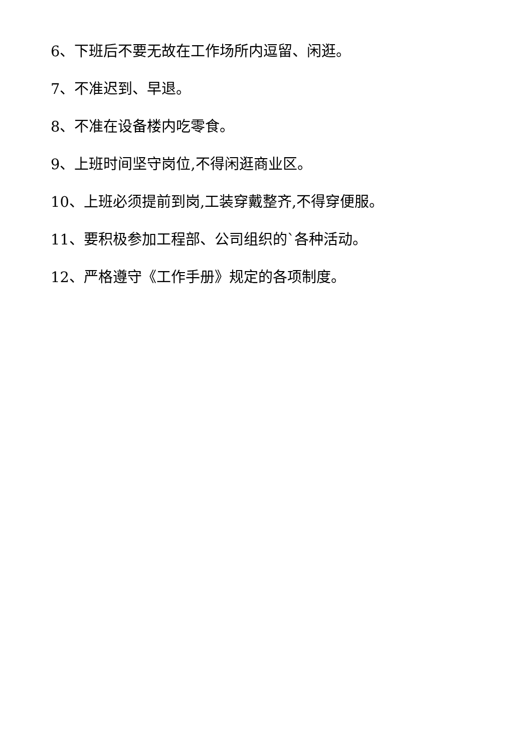6、下班后不要无故在工作场所内逗留、闲逛。
7、不准迟到、早退。
8、不准在设备楼内吃零食。
9、上班时间坚守岗位,不得闲逛商业区。
10、上班必须提前到岗,工装穿戴整齐,不得穿便服。
11、要积极参加工程部、公司组织的`各种活动。
12、严格遵守《工作手册》规定的各项制度。